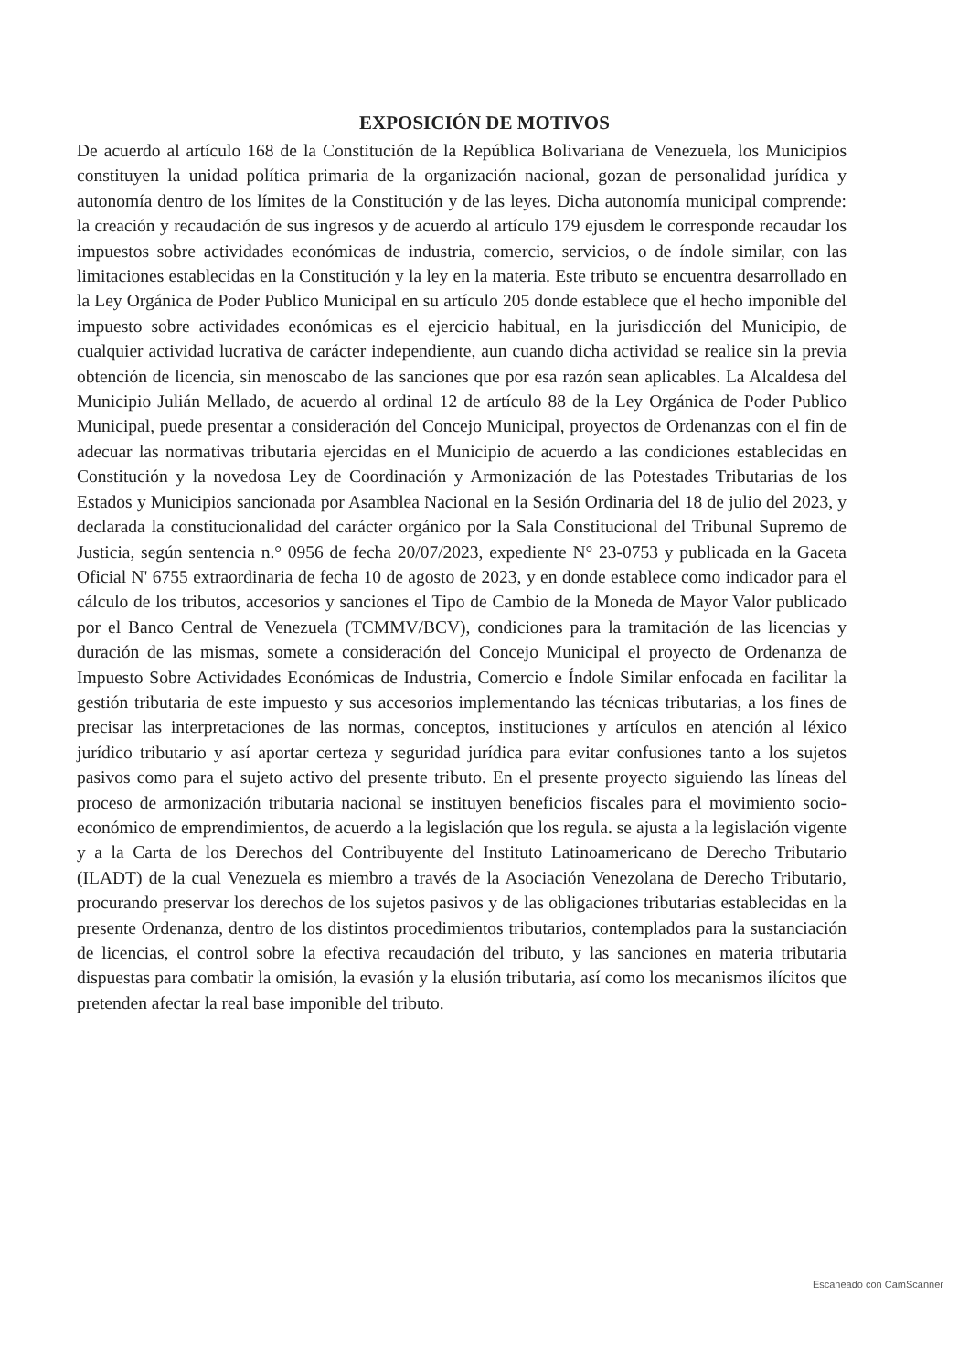EXPOSICIÓN DE MOTIVOS
De acuerdo al artículo 168 de la Constitución de la República Bolivariana de Venezuela, los Municipios constituyen la unidad política primaria de la organización nacional, gozan de personalidad jurídica y autonomía dentro de los límites de la Constitución y de las leyes. Dicha autonomía municipal comprende: la creación y recaudación de sus ingresos y de acuerdo al artículo 179 ejusdem le corresponde recaudar los impuestos sobre actividades económicas de industria, comercio, servicios, o de índole similar, con las limitaciones establecidas en la Constitución y la ley en la materia. Este tributo se encuentra desarrollado en la Ley Orgánica de Poder Publico Municipal en su artículo 205 donde establece que el hecho imponible del impuesto sobre actividades económicas es el ejercicio habitual, en la jurisdicción del Municipio, de cualquier actividad lucrativa de carácter independiente, aun cuando dicha actividad se realice sin la previa obtención de licencia, sin menoscabo de las sanciones que por esa razón sean aplicables. La Alcaldesa del Municipio Julián Mellado, de acuerdo al ordinal 12 de artículo 88 de la Ley Orgánica de Poder Publico Municipal, puede presentar a consideración del Concejo Municipal, proyectos de Ordenanzas con el fin de adecuar las normativas tributaria ejercidas en el Municipio de acuerdo a las condiciones establecidas en Constitución y la novedosa Ley de Coordinación y Armonización de las Potestades Tributarias de los Estados y Municipios sancionada por Asamblea Nacional en la Sesión Ordinaria del 18 de julio del 2023, y declarada la constitucionalidad del carácter orgánico por la Sala Constitucional del Tribunal Supremo de Justicia, según sentencia n.° 0956 de fecha 20/07/2023, expediente N° 23-0753 y publicada en la Gaceta Oficial N' 6755 extraordinaria de fecha 10 de agosto de 2023, y en donde establece como indicador para el cálculo de los tributos, accesorios y sanciones el Tipo de Cambio de la Moneda de Mayor Valor publicado por el Banco Central de Venezuela (TCMMV/BCV), condiciones para la tramitación de las licencias y duración de las mismas, somete a consideración del Concejo Municipal el proyecto de Ordenanza de Impuesto Sobre Actividades Económicas de Industria, Comercio e Índole Similar enfocada en facilitar la gestión tributaria de este impuesto y sus accesorios implementando las técnicas tributarias, a los fines de precisar las interpretaciones de las normas, conceptos, instituciones y artículos en atención al léxico jurídico tributario y así aportar certeza y seguridad jurídica para evitar confusiones tanto a los sujetos pasivos como para el sujeto activo del presente tributo. En el presente proyecto siguiendo las líneas del proceso de armonización tributaria nacional se instituyen beneficios fiscales para el movimiento socio-económico de emprendimientos, de acuerdo a la legislación que los regula. se ajusta a la legislación vigente y a la Carta de los Derechos del Contribuyente del Instituto Latinoamericano de Derecho Tributario (ILADT) de la cual Venezuela es miembro a través de la Asociación Venezolana de Derecho Tributario, procurando preservar los derechos de los sujetos pasivos y de las obligaciones tributarias establecidas en la presente Ordenanza, dentro de los distintos procedimientos tributarios, contemplados para la sustanciación de licencias, el control sobre la efectiva recaudación del tributo, y las sanciones en materia tributaria dispuestas para combatir la omisión, la evasión y la elusión tributaria, así como los mecanismos ilícitos que pretenden afectar la real base imponible del tributo.
Escaneado con CamScanner